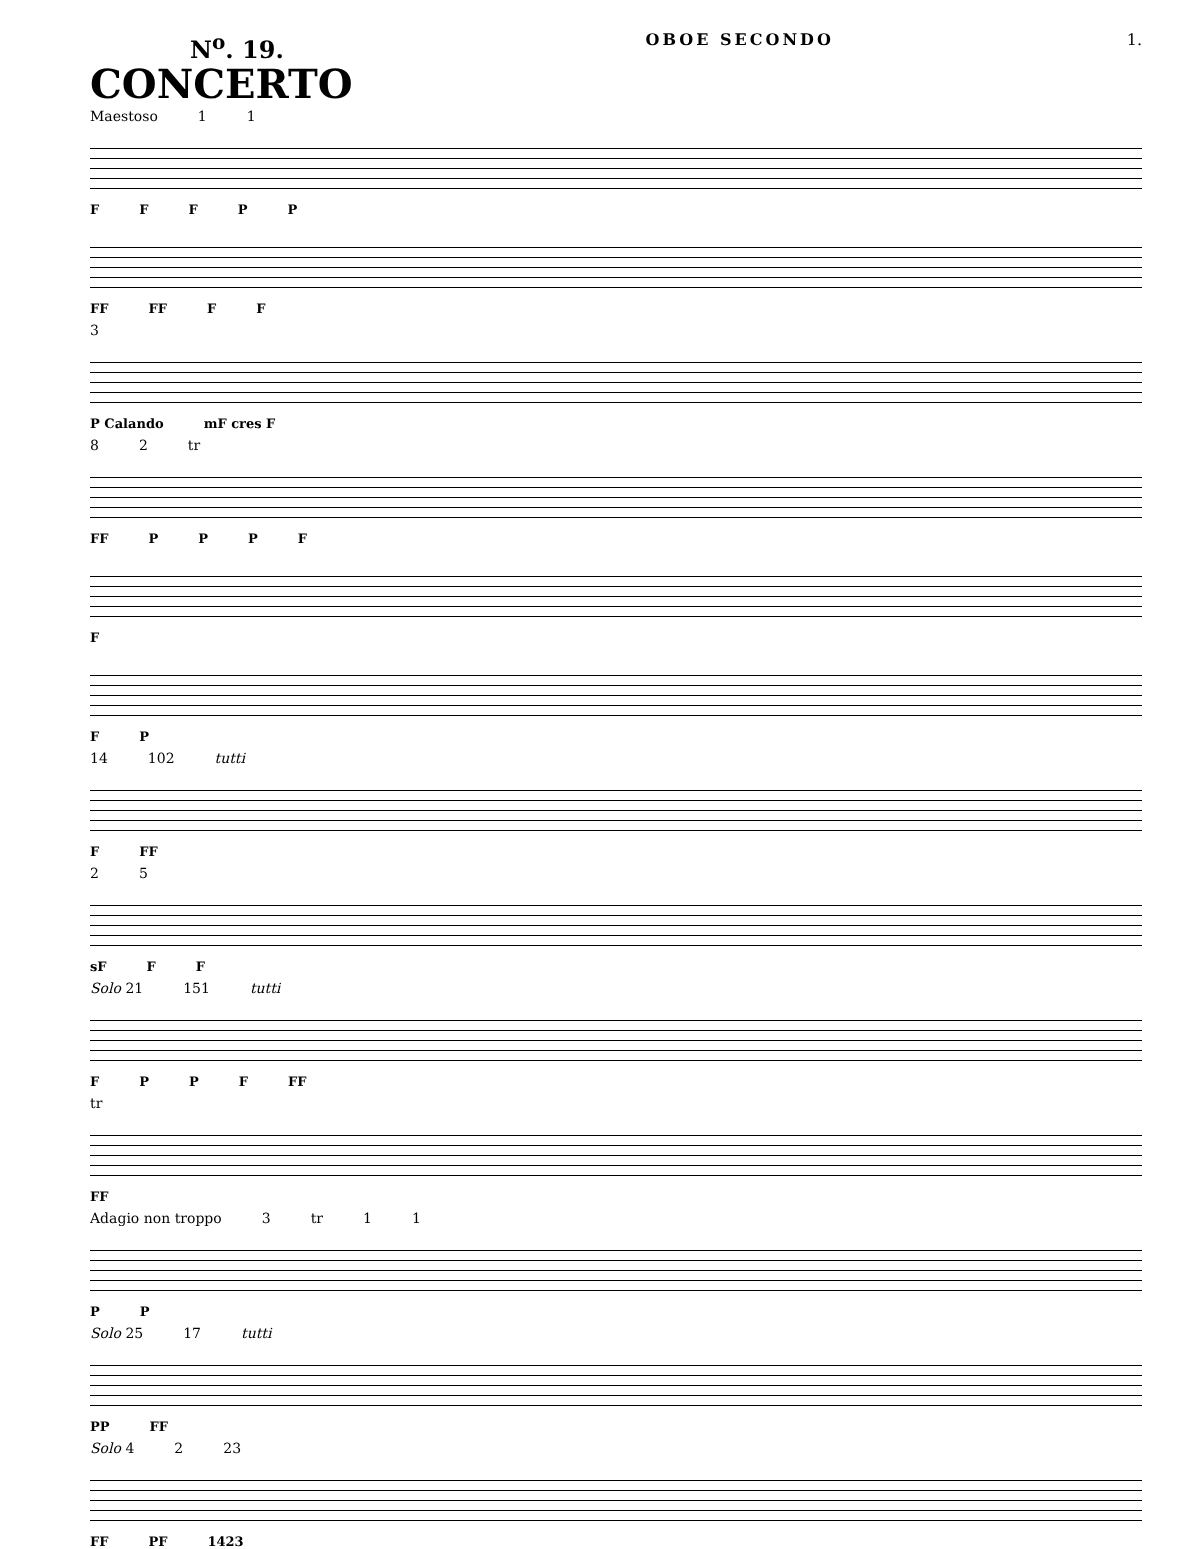N<sup>o</sup>. 19.
CONCERTO
OBOE SECONDO 1.
Maestoso 1 1
FFFPP
FF FF FF
3
P Calando mF cres F
8 2 tr
FF PPPF
F
FP
14 102 tutti
F FF
2 5
sF FF
Solo 21 151 tutti
FPPF FF
tr
FF
Adagio non troppo 3 tr 1 1
PP
Solo 25 17 tutti
PP FF
Solo 4 2 23
FF PF 1423